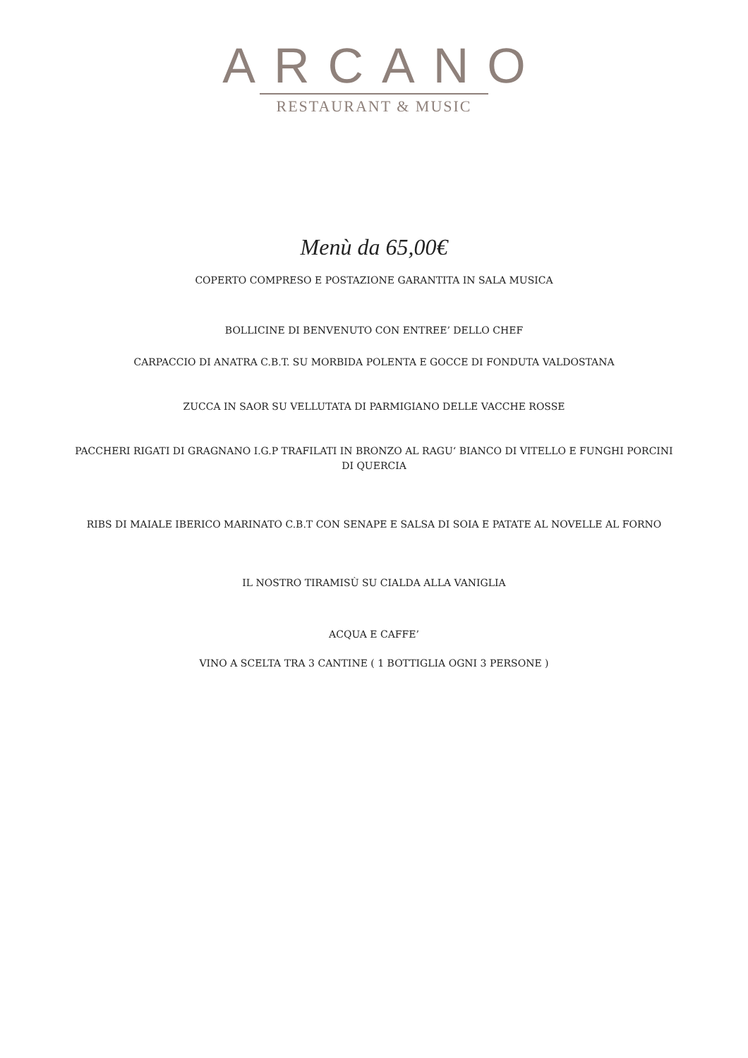ARCANO
RESTAURANT & MUSIC
Menù da 65,00€
COPERTO COMPRESO E POSTAZIONE GARANTITA IN SALA MUSICA
BOLLICINE DI BENVENUTO CON ENTREE’ DELLO CHEF
CARPACCIO DI ANATRA C.B.T. SU MORBIDA POLENTA E GOCCE DI FONDUTA VALDOSTANA
ZUCCA IN SAOR SU VELLUTATA DI PARMIGIANO DELLE VACCHE ROSSE
PACCHERI RIGATI DI GRAGNANO I.G.P TRAFILATI IN BRONZO AL RAGU‘ BIANCO DI VITELLO E FUNGHI PORCINI DI QUERCIA
RIBS DI MAIALE IBERICO MARINATO C.B.T CON SENAPE E SALSA DI SOIA E PATATE AL NOVELLE AL FORNO
IL NOSTRO TIRAMISÙ SU CIALDA ALLA VANIGLIA
ACQUA E CAFFE’
VINO A SCELTA TRA 3 CANTINE ( 1 BOTTIGLIA OGNI 3 PERSONE )